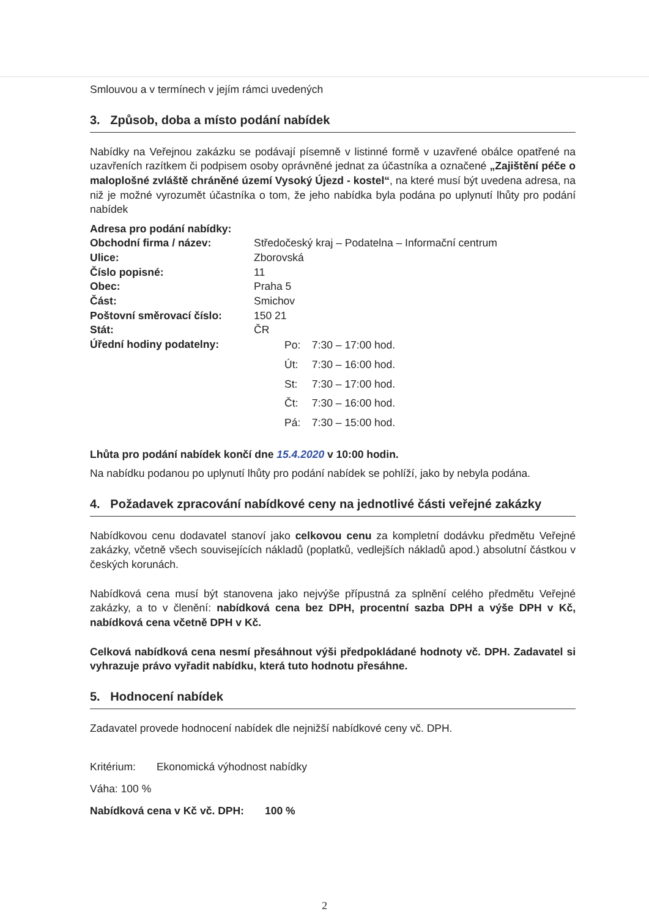Smlouvou a v termínech v jejím rámci uvedených
3. Způsob, doba a místo podání nabídek
Nabídky na Veřejnou zakázku se podávají písemně v listinné formě v uzavřené obálce opatřené na uzavřeních razítkem či podpisem osoby oprávněné jednat za účastníka a označené „Zajištění péče o maloplošné zvláště chráněné území Vysoký Újezd - kostel“, na které musí být uvedena adresa, na niž je možné vyrozumět účastníka o tom, že jeho nabídka byla podána po uplynutí lhůty pro podání nabídek
Adresa pro podání nabídky:
Obchodní firma / název: Středočeský kraj – Podatelna – Informační centrum
Ulice: Zborovská
Číslo popisné: 11
Obec: Praha 5
Část: Smichov
Poštovní směrovací číslo: 150 21
Stát: ČR
Úřední hodiny podatelny:
Po: 7:30 – 17:00 hod.
Út: 7:30 – 16:00 hod.
St: 7:30 – 17:00 hod.
Čt: 7:30 – 16:00 hod.
Pá: 7:30 – 15:00 hod.
Lhůta pro podání nabídek končí dne 15.4.2020 v 10:00 hodin.
Na nabídku podanou po uplynutí lhůty pro podání nabídek se pohlíží, jako by nebyla podána.
4. Požadavek zpracování nabídkové ceny na jednotlivé části veřejné zakázky
Nabídkovou cenu dodavatel stanoví jako celkovou cenu za kompletní dodávku předmětu Veřejné zakázky, včetně všech souvisejících nákladů (poplatků, vedlejších nákladů apod.) absolutní částkou v českých korunách.
Nabídková cena musí být stanovena jako nejvýše přípustná za splnění celého předmětu Veřejné zakázky, a to v členění: nabídková cena bez DPH, procentní sazba DPH a výše DPH v Kč, nabídková cena včetně DPH v Kč.
Celková nabídková cena nesmí přesáhnout výši předpokládané hodnoty vč. DPH. Zadavatel si vyhrazuje právo vyřadit nabídku, která tuto hodnotu přesáhne.
5. Hodnocení nabídek
Zadavatel provede hodnocení nabídek dle nejnižší nabídkové ceny vč. DPH.
Kritérium: Ekonomická výhodnost nabídky
Váha: 100 %
Nabídková cena v Kč vč. DPH: 100 %
2